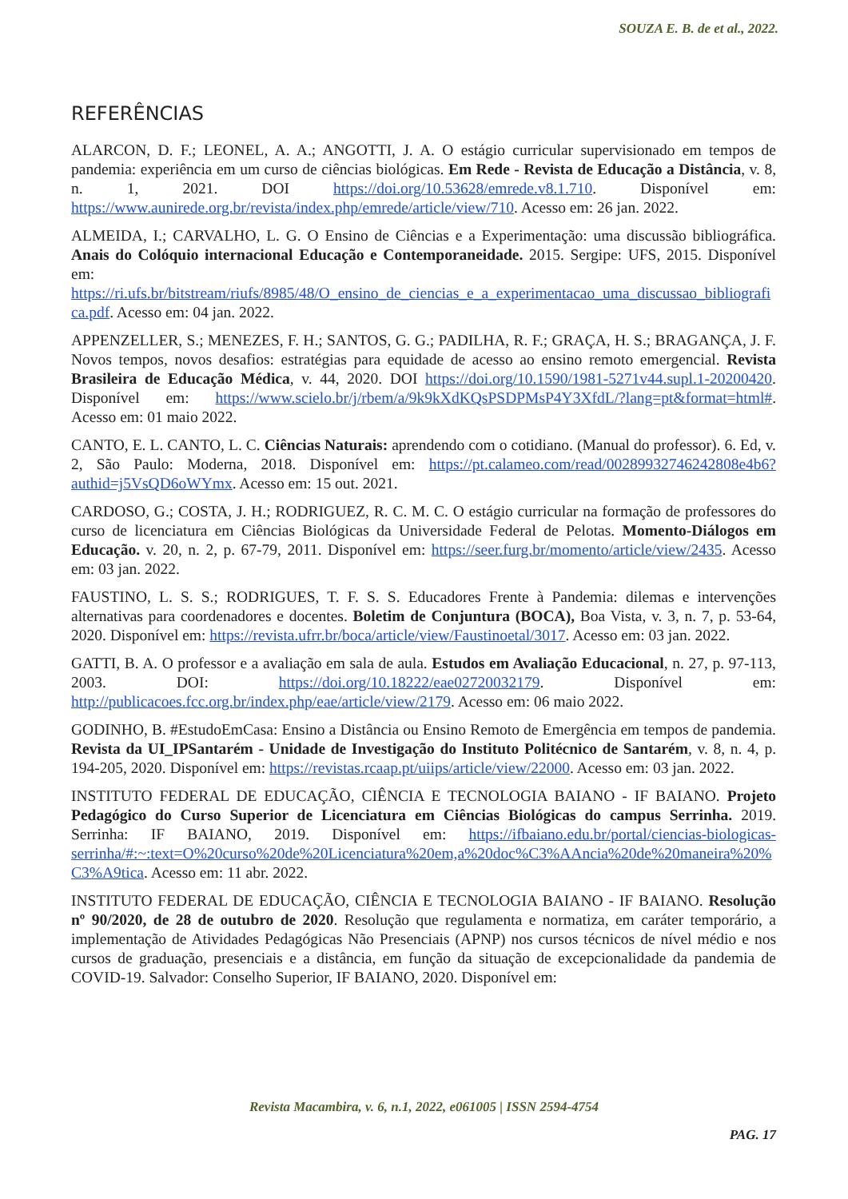SOUZA E. B. de et al., 2022.
REFERÊNCIAS
ALARCON, D. F.; LEONEL, A. A.; ANGOTTI, J. A. O estágio curricular supervisionado em tempos de pandemia: experiência em um curso de ciências biológicas. Em Rede - Revista de Educação a Distância, v. 8, n. 1, 2021. DOI https://doi.org/10.53628/emrede.v8.1.710. Disponível em: https://www.aunirede.org.br/revista/index.php/emrede/article/view/710. Acesso em: 26 jan. 2022.
ALMEIDA, I.; CARVALHO, L. G. O Ensino de Ciências e a Experimentação: uma discussão bibliográfica. Anais do Colóquio internacional Educação e Contemporaneidade. 2015. Sergipe: UFS, 2015. Disponível em: https://ri.ufs.br/bitstream/riufs/8985/48/O_ensino_de_ciencias_e_a_experimentacao_uma_discussao_bibliografica.pdf. Acesso em: 04 jan. 2022.
APPENZELLER, S.; MENEZES, F. H.; SANTOS, G. G.; PADILHA, R. F.; GRAÇA, H. S.; BRAGANÇA, J. F. Novos tempos, novos desafios: estratégias para equidade de acesso ao ensino remoto emergencial. Revista Brasileira de Educação Médica, v. 44, 2020. DOI https://doi.org/10.1590/1981-5271v44.supl.1-20200420. Disponível em: https://www.scielo.br/j/rbem/a/9k9kXdKQsPSDPMsP4Y3XfdL/?lang=pt&format=html#. Acesso em: 01 maio 2022.
CANTO, E. L. CANTO, L. C. Ciências Naturais: aprendendo com o cotidiano. (Manual do professor). 6. Ed, v. 2, São Paulo: Moderna, 2018. Disponível em: https://pt.calameo.com/read/00289932746242808e4b6?authid=j5VsQD6oWYmx. Acesso em: 15 out. 2021.
CARDOSO, G.; COSTA, J. H.; RODRIGUEZ, R. C. M. C. O estágio curricular na formação de professores do curso de licenciatura em Ciências Biológicas da Universidade Federal de Pelotas. Momento-Diálogos em Educação. v. 20, n. 2, p. 67-79, 2011. Disponível em: https://seer.furg.br/momento/article/view/2435. Acesso em: 03 jan. 2022.
FAUSTINO, L. S. S.; RODRIGUES, T. F. S. S. Educadores Frente à Pandemia: dilemas e intervenções alternativas para coordenadores e docentes. Boletim de Conjuntura (BOCA), Boa Vista, v. 3, n. 7, p. 53-64, 2020. Disponível em: https://revista.ufrr.br/boca/article/view/Faustinoetal/3017. Acesso em: 03 jan. 2022.
GATTI, B. A. O professor e a avaliação em sala de aula. Estudos em Avaliação Educacional, n. 27, p. 97-113, 2003. DOI: https://doi.org/10.18222/eae02720032179. Disponível em: http://publicacoes.fcc.org.br/index.php/eae/article/view/2179. Acesso em: 06 maio 2022.
GODINHO, B. #EstudoEmCasa: Ensino a Distância ou Ensino Remoto de Emergência em tempos de pandemia. Revista da UI_IPSantarém - Unidade de Investigação do Instituto Politécnico de Santarém, v. 8, n. 4, p. 194-205, 2020. Disponível em: https://revistas.rcaap.pt/uiips/article/view/22000. Acesso em: 03 jan. 2022.
INSTITUTO FEDERAL DE EDUCAÇÃO, CIÊNCIA E TECNOLOGIA BAIANO - IF BAIANO. Projeto Pedagógico do Curso Superior de Licenciatura em Ciências Biológicas do campus Serrinha. 2019. Serrinha: IF BAIANO, 2019. Disponível em: https://ifbaiano.edu.br/portal/ciencias-biologicas-serrinha/#:~:text=O%20curso%20de%20Licenciatura%20em,a%20doc%C3%AAncia%20de%20maneira%20%C3%A9tica. Acesso em: 11 abr. 2022.
INSTITUTO FEDERAL DE EDUCAÇÃO, CIÊNCIA E TECNOLOGIA BAIANO - IF BAIANO. Resolução nº 90/2020, de 28 de outubro de 2020. Resolução que regulamenta e normatiza, em caráter temporário, a implementação de Atividades Pedagógicas Não Presenciais (APNP) nos cursos técnicos de nível médio e nos cursos de graduação, presenciais e a distância, em função da situação de excepcionalidade da pandemia de COVID-19. Salvador: Conselho Superior, IF BAIANO, 2020. Disponível em:
Revista Macambira, v. 6, n.1, 2022, e061005 | ISSN 2594-4754
PAG. 17